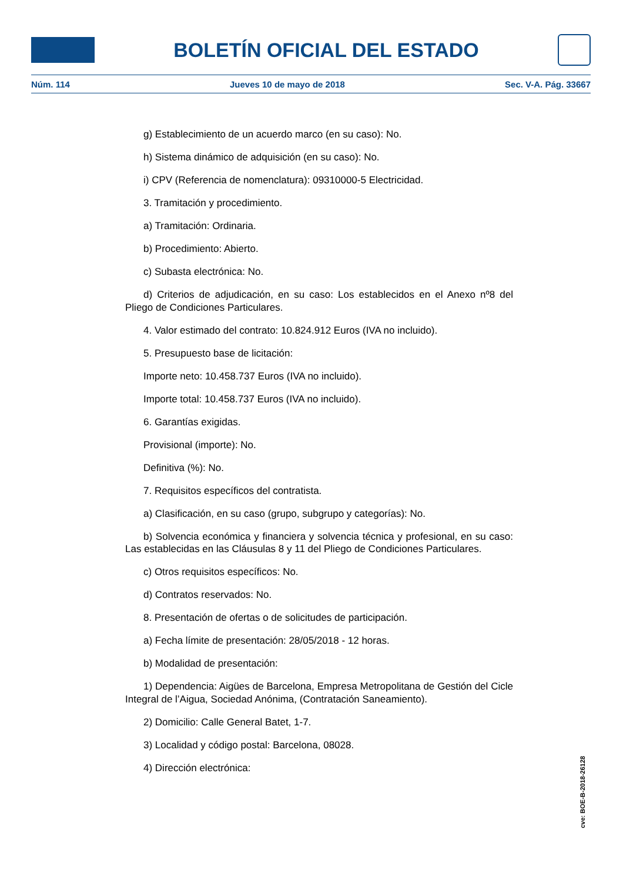BOLETÍN OFICIAL DEL ESTADO
Núm. 114 Jueves 10 de mayo de 2018 Sec. V-A. Pág. 33667
g) Establecimiento de un acuerdo marco (en su caso): No.
h) Sistema dinámico de adquisición (en su caso): No.
i) CPV (Referencia de nomenclatura): 09310000-5 Electricidad.
3. Tramitación y procedimiento.
a) Tramitación: Ordinaria.
b) Procedimiento: Abierto.
c) Subasta electrónica: No.
d) Criterios de adjudicación, en su caso: Los establecidos en el Anexo nº8 del Pliego de Condiciones Particulares.
4. Valor estimado del contrato: 10.824.912 Euros (IVA no incluido).
5. Presupuesto base de licitación:
Importe neto: 10.458.737 Euros (IVA no incluido).
Importe total: 10.458.737 Euros (IVA no incluido).
6. Garantías exigidas.
Provisional (importe): No.
Definitiva (%): No.
7. Requisitos específicos del contratista.
a) Clasificación, en su caso (grupo, subgrupo y categorías): No.
b) Solvencia económica y financiera y solvencia técnica y profesional, en su caso: Las establecidas en las Cláusulas 8 y 11 del Pliego de Condiciones Particulares.
c) Otros requisitos específicos: No.
d) Contratos reservados: No.
8. Presentación de ofertas o de solicitudes de participación.
a) Fecha límite de presentación: 28/05/2018 - 12 horas.
b) Modalidad de presentación:
1) Dependencia: Aigües de Barcelona, Empresa Metropolitana de Gestión del Cicle Integral de l’Aigua, Sociedad Anónima, (Contratación Saneamiento).
2) Domicilio: Calle General Batet, 1-7.
3) Localidad y código postal: Barcelona, 08028.
4) Dirección electrónica:
cve: BOE-B-2018-26128